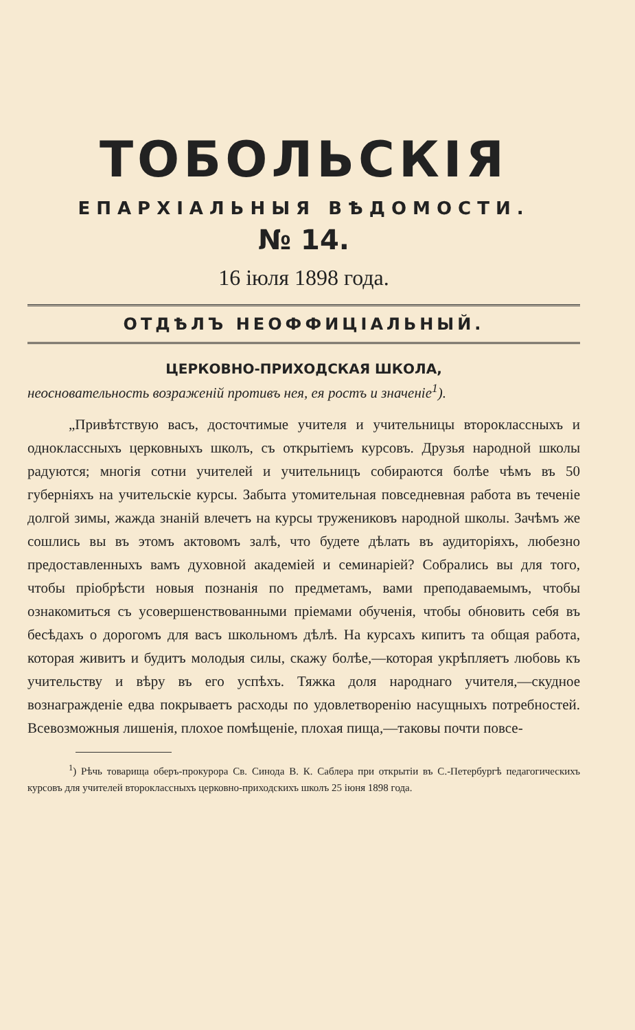ТОБОЛЬСКІЯ
ЕПАРХІАЛЬНЫЯ ВѢДОМОСТИ.
№ 14.
16 іюля 1898 года.
ОТДѢЛЪ НЕОФФИЦІАЛЬНЫЙ.
ЦЕРКОВНО-ПРИХОДСКАЯ ШКОЛА,
неосновательность возраженій противъ нея, ея ростъ и значеніе<sup>1</sup>).
„Привѣтствую васъ, досточтимые учителя и учительницы второклассныхъ и одноклассныхъ церковныхъ школъ, съ открытіемъ курсовъ. Друзья народной школы радуются; многія сотни учителей и учительницъ собираются болѣе чѣмъ въ 50 губерніяхъ на учительскіе курсы. Забыта утомительная повседневная работа въ теченіе долгой зимы, жажда знаній влечетъ на курсы тружениковъ народной школы. Зачѣмъ же сошлись вы въ этомъ актовомъ залѣ, что будете дѣлать въ аудиторіяхъ, любезно предоставленныхъ вамъ духовной академіей и семинаріей? Собрались вы для того, чтобы пріобрѣсти новыя познанія по предметамъ, вами преподаваемымъ, чтобы ознакомиться съ усовершенствованными пріемами обученія, чтобы обновить себя въ бесѣдахъ о дорогомъ для васъ школьномъ дѣлѣ. На курсахъ кипитъ та общая работа, которая живитъ и будитъ молодыя силы, скажу болѣе,—которая укрѣпляетъ любовь къ учительству и вѣру въ его успѣхъ. Тяжка доля народнаго учителя,—скудное вознагражденіе едва покрываетъ расходы по удовлетворенію насущныхъ потребностей. Всевозможныя лишенія, плохое помѣщеніе, плохая пища,—таковы почти повсе-
<sup>1</sup>) Рѣчь товарища оберъ-прокурора Св. Синода В. К. Саблера при открытіи въ С.-Петербургѣ педагогическихъ курсовъ для учителей второклассныхъ церковно-приходскихъ школъ 25 іюня 1898 года.